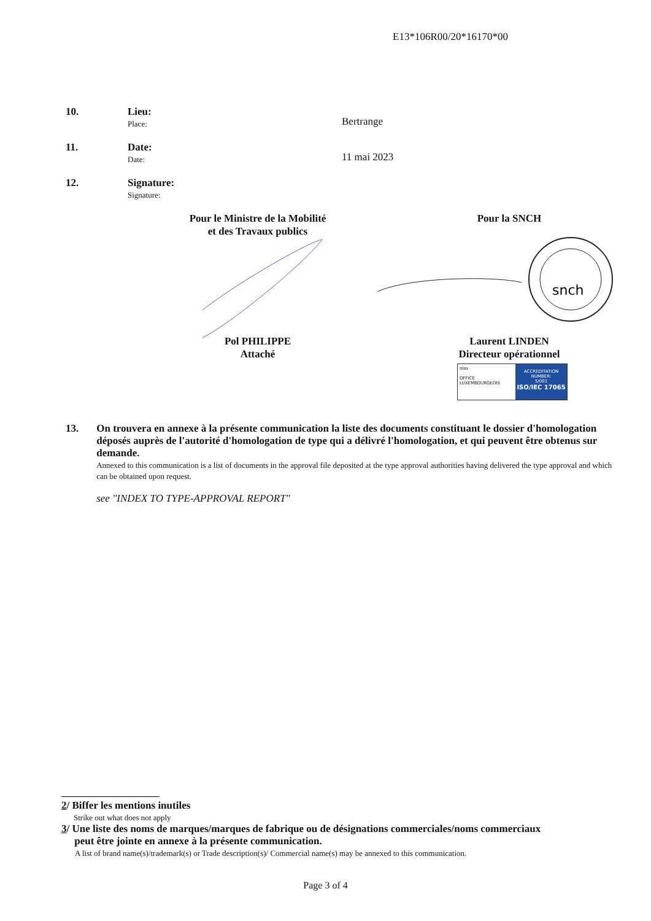E13*106R00/20*16170*00
10. Lieu:
Place:
Bertrange
11. Date:
Date:
11 mai 2023
12. Signature:
Signature:
Pour le Ministre de la Mobilité
et des Travaux publics
Pour la SNCH
snch
Pol PHILIPPE
Attaché
Laurent LINDEN
Directeur opérationnel
ołas
OFFICE LUXEMBOURGEOIS
ACCREDITATION NUMBER:
5/001
ISO/IEC 17065
13. On trouvera en annexe à la présente communication la liste des documents constituant le dossier d'homologation déposés auprès de l'autorité d'homologation de type qui a délivré l'homologation, et qui peuvent être obtenus sur demande.
Annexed to this communication is a list of documents in the approval file deposited at the type approval authorities having delivered the type approval and which can be obtained upon request.
see "INDEX TO TYPE-APPROVAL REPORT"
2/ Biffer les mentions inutiles
Strike out what does not apply
3/ Une liste des noms de marques/marques de fabrique ou de désignations commerciales/noms commerciaux
peut être jointe en annexe à la présente communication.
A list of brand name(s)/trademark(s) or Trade description(s)/ Commercial name(s) may be annexed to this communication.
Page 3 of 4